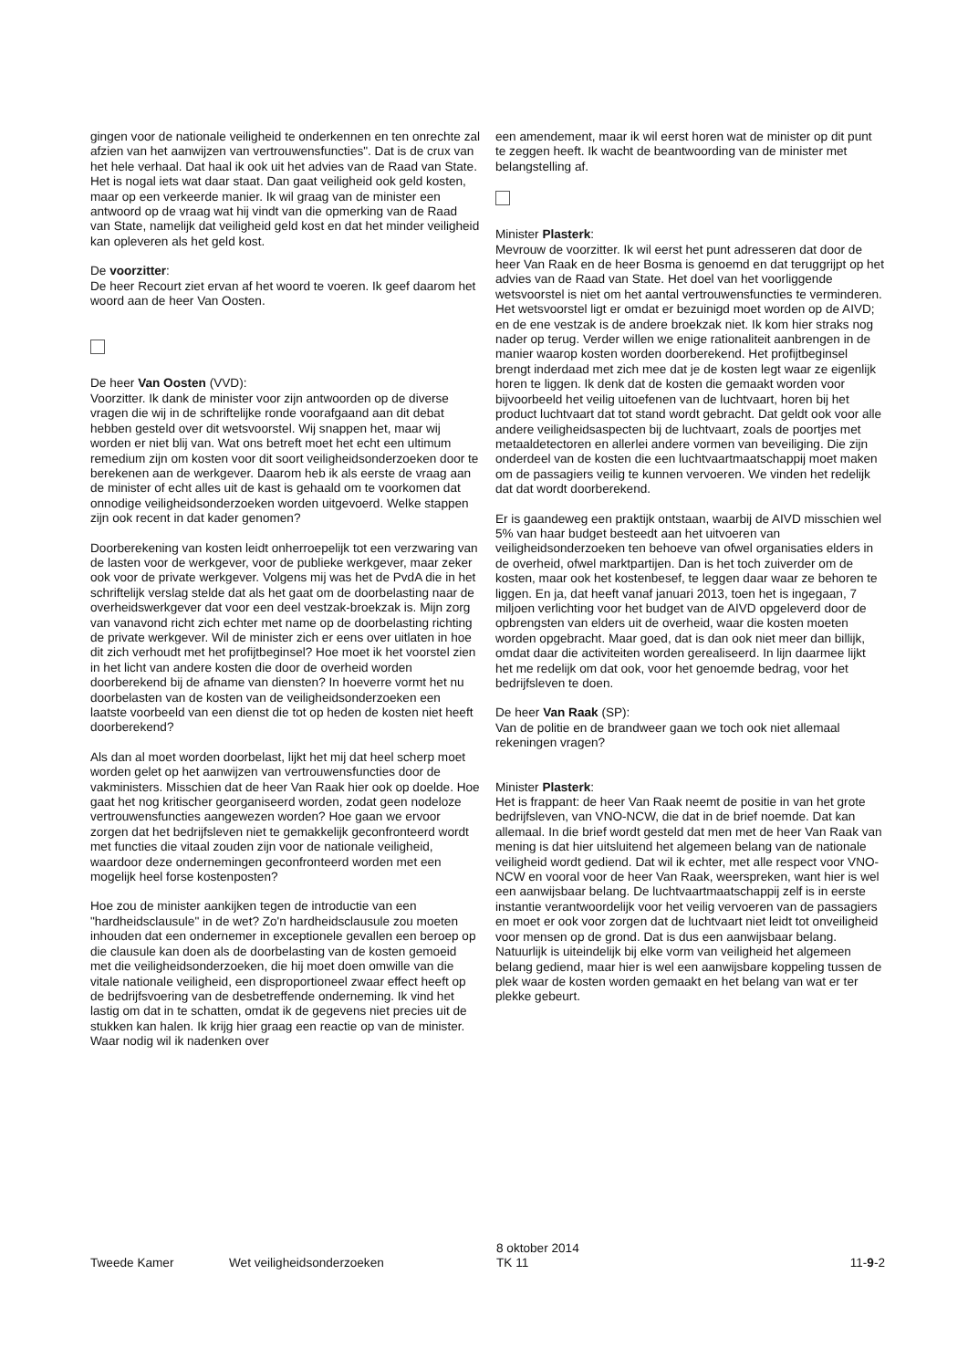gingen voor de nationale veiligheid te onderkennen en ten onrechte zal afzien van het aanwijzen van vertrouwensfuncties". Dat is de crux van het hele verhaal. Dat haal ik ook uit het advies van de Raad van State. Het is nogal iets wat daar staat. Dan gaat veiligheid ook geld kosten, maar op een verkeerde manier. Ik wil graag van de minister een antwoord op de vraag wat hij vindt van die opmerking van de Raad van State, namelijk dat veiligheid geld kost en dat het minder veiligheid kan opleveren als het geld kost.
De voorzitter:
De heer Recourt ziet ervan af het woord te voeren. Ik geef daarom het woord aan de heer Van Oosten.
De heer Van Oosten (VVD):
Voorzitter. Ik dank de minister voor zijn antwoorden op de diverse vragen die wij in de schriftelijke ronde voorafgaand aan dit debat hebben gesteld over dit wetsvoorstel. Wij snappen het, maar wij worden er niet blij van. Wat ons betreft moet het echt een ultimum remedium zijn om kosten voor dit soort veiligheidsonderzoeken door te berekenen aan de werkgever. Daarom heb ik als eerste de vraag aan de minister of echt alles uit de kast is gehaald om te voorkomen dat onnodige veiligheidsonderzoeken worden uitgevoerd. Welke stappen zijn ook recent in dat kader genomen?
Doorberekening van kosten leidt onherroepelijk tot een verzwaring van de lasten voor de werkgever, voor de publieke werkgever, maar zeker ook voor de private werkgever. Volgens mij was het de PvdA die in het schriftelijk verslag stelde dat als het gaat om de doorbelasting naar de overheidswerkgever dat voor een deel vestzak-broekzak is. Mijn zorg van vanavond richt zich echter met name op de doorbelasting richting de private werkgever. Wil de minister zich er eens over uitlaten in hoe dit zich verhoudt met het profijtbeginsel? Hoe moet ik het voorstel zien in het licht van andere kosten die door de overheid worden doorberekend bij de afname van diensten? In hoeverre vormt het nu doorbelasten van de kosten van de veiligheidsonderzoeken een laatste voorbeeld van een dienst die tot op heden de kosten niet heeft doorberekend?
Als dan al moet worden doorbelast, lijkt het mij dat heel scherp moet worden gelet op het aanwijzen van vertrouwensfuncties door de vakministers. Misschien dat de heer Van Raak hier ook op doelde. Hoe gaat het nog kritischer georganiseerd worden, zodat geen nodeloze vertrouwensfuncties aangewezen worden? Hoe gaan we ervoor zorgen dat het bedrijfsleven niet te gemakkelijk geconfronteerd wordt met functies die vitaal zouden zijn voor de nationale veiligheid, waardoor deze ondernemingen geconfronteerd worden met een mogelijk heel forse kostenposten?
Hoe zou de minister aankijken tegen de introductie van een "hardheidsclausule" in de wet? Zo'n hardheidsclausule zou moeten inhouden dat een ondernemer in exceptionele gevallen een beroep op die clausule kan doen als de doorbelasting van de kosten gemoeid met die veiligheidsonderzoeken, die hij moet doen omwille van die vitale nationale veiligheid, een disproportioneel zwaar effect heeft op de bedrijfsvoering van de desbetreffende onderneming. Ik vind het lastig om dat in te schatten, omdat ik de gegevens niet precies uit de stukken kan halen. Ik krijg hier graag een reactie op van de minister. Waar nodig wil ik nadenken over
een amendement, maar ik wil eerst horen wat de minister op dit punt te zeggen heeft. Ik wacht de beantwoording van de minister met belangstelling af.
Minister Plasterk:
Mevrouw de voorzitter. Ik wil eerst het punt adresseren dat door de heer Van Raak en de heer Bosma is genoemd en dat teruggrijpt op het advies van de Raad van State. Het doel van het voorliggende wetsvoorstel is niet om het aantal vertrouwensfuncties te verminderen. Het wetsvoorstel ligt er omdat er bezuinigd moet worden op de AIVD; en de ene vestzak is de andere broekzak niet. Ik kom hier straks nog nader op terug. Verder willen we enige rationaliteit aanbrengen in de manier waarop kosten worden doorberekend. Het profijtbeginsel brengt inderdaad met zich mee dat je de kosten legt waar ze eigenlijk horen te liggen. Ik denk dat de kosten die gemaakt worden voor bijvoorbeeld het veilig uitoefenen van de luchtvaart, horen bij het product luchtvaart dat tot stand wordt gebracht. Dat geldt ook voor alle andere veiligheidsaspecten bij de luchtvaart, zoals de poortjes met metaaldetectoren en allerlei andere vormen van beveiliging. Die zijn onderdeel van de kosten die een luchtvaartmaatschappij moet maken om de passagiers veilig te kunnen vervoeren. We vinden het redelijk dat dat wordt doorberekend.
Er is gaandeweg een praktijk ontstaan, waarbij de AIVD misschien wel 5% van haar budget besteedt aan het uitvoeren van veiligheidsonderzoeken ten behoeve van ofwel organisaties elders in de overheid, ofwel marktpartijen. Dan is het toch zuiverder om de kosten, maar ook het kostenbesef, te leggen daar waar ze behoren te liggen. En ja, dat heeft vanaf januari 2013, toen het is ingegaan, 7 miljoen verlichting voor het budget van de AIVD opgeleverd door de opbrengsten van elders uit de overheid, waar die kosten moeten worden opgebracht. Maar goed, dat is dan ook niet meer dan billijk, omdat daar die activiteiten worden gerealiseerd. In lijn daarmee lijkt het me redelijk om dat ook, voor het genoemde bedrag, voor het bedrijfsleven te doen.
De heer Van Raak (SP):
Van de politie en de brandweer gaan we toch ook niet allemaal rekeningen vragen?
Minister Plasterk:
Het is frappant: de heer Van Raak neemt de positie in van het grote bedrijfsleven, van VNO-NCW, die dat in de brief noemde. Dat kan allemaal. In die brief wordt gesteld dat men met de heer Van Raak van mening is dat hier uitsluitend het algemeen belang van de nationale veiligheid wordt gediend. Dat wil ik echter, met alle respect voor VNO-NCW en vooral voor de heer Van Raak, weerspreken, want hier is wel een aanwijsbaar belang. De luchtvaartmaatschappij zelf is in eerste instantie verantwoordelijk voor het veilig vervoeren van de passagiers en moet er ook voor zorgen dat de luchtvaart niet leidt tot onveiligheid voor mensen op de grond. Dat is dus een aanwijsbaar belang. Natuurlijk is uiteindelijk bij elke vorm van veiligheid het algemeen belang gediend, maar hier is wel een aanwijsbare koppeling tussen de plek waar de kosten worden gemaakt en het belang van wat er ter plekke gebeurt.
Tweede Kamer Wet veiligheidsonderzoeken
8 oktober 2014
TK 11
11-9-2